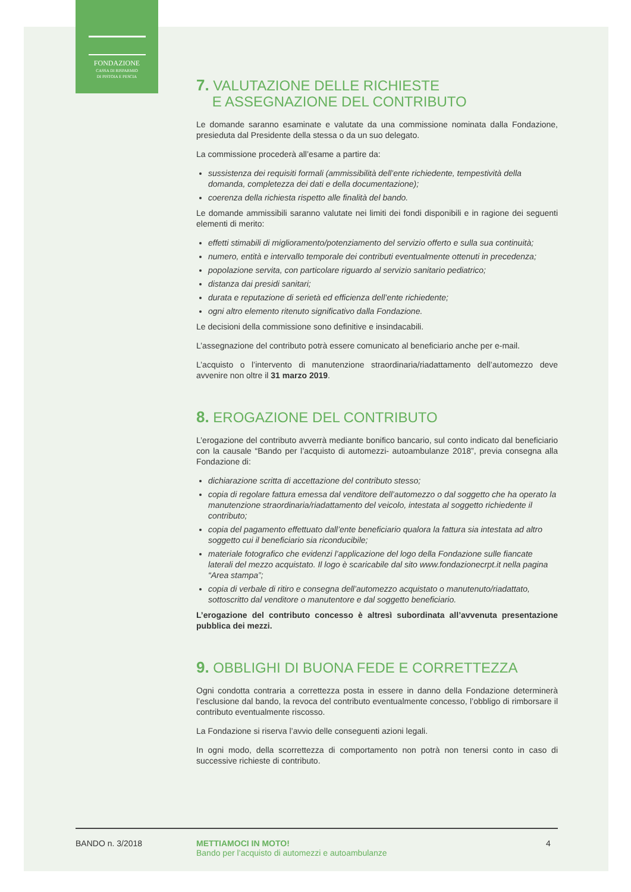FONDAZIONE
CASSA DI RISPARMIO
DI PISTOIA E PESCIA
7. VALUTAZIONE DELLE RICHIESTE
E ASSEGNAZIONE DEL CONTRIBUTO
Le domande saranno esaminate e valutate da una commissione nominata dalla Fondazione, presieduta dal Presidente della stessa o da un suo delegato.
La commissione procederà all’esame a partire da:
sussistenza dei requisiti formali (ammissibilità dell’ente richiedente, tempestività della domanda, completezza dei dati e della documentazione);
coerenza della richiesta rispetto alle finalità del bando.
Le domande ammissibili saranno valutate nei limiti dei fondi disponibili e in ragione dei seguenti elementi di merito:
effetti stimabili di miglioramento/potenziamento del servizio offerto e sulla sua continuità;
numero, entità e intervallo temporale dei contributi eventualmente ottenuti in precedenza;
popolazione servita, con particolare riguardo al servizio sanitario pediatrico;
distanza dai presidi sanitari;
durata e reputazione di serietà ed efficienza dell’ente richiedente;
ogni altro elemento ritenuto significativo dalla Fondazione.
Le decisioni della commissione sono definitive e insindacabili.
L’assegnazione del contributo potrà essere comunicato al beneficiario anche per e-mail.
L’acquisto o l’intervento di manutenzione straordinaria/riadattamento dell’automezzo deve avvenire non oltre il 31 marzo 2019.
8. EROGAZIONE DEL CONTRIBUTO
L’erogazione del contributo avverrà mediante bonifico bancario, sul conto indicato dal beneficiario con la causale “Bando per l’acquisto di automezzi- autoambulanze 2018”, previa consegna alla Fondazione di:
dichiarazione scritta di accettazione del contributo stesso;
copia di regolare fattura emessa dal venditore dell’automezzo o dal soggetto che ha operato la manutenzione straordinaria/riadattamento del veicolo, intestata al soggetto richiedente il contributo;
copia del pagamento effettuato dall’ente beneficiario qualora la fattura sia intestata ad altro soggetto cui il beneficiario sia riconducibile;
materiale fotografico che evidenzi l’applicazione del logo della Fondazione sulle fiancate laterali del mezzo acquistato. Il logo è scaricabile dal sito www.fondazionecrpt.it nella pagina “Area stampa”;
copia di verbale di ritiro e consegna dell’automezzo acquistato o manutenuto/riadattato, sottoscritto dal venditore o manutentore e dal soggetto beneficiario.
L’erogazione del contributo concesso è altresì subordinata all’avvenuta presentazione pubblica dei mezzi.
9. OBBLIGHI DI BUONA FEDE E CORRETTEZZA
Ogni condotta contraria a correttezza posta in essere in danno della Fondazione determinerà l’esclusione dal bando, la revoca del contributo eventualmente concesso, l’obbligo di rimborsare il contributo eventualmente riscosso.
La Fondazione si riserva l’avvio delle conseguenti azioni legali.
In ogni modo, della scorrettezza di comportamento non potrà non tenersi conto in caso di successive richieste di contributo.
BANDO n. 3/2018 METTIAMOCI IN MOTO!
Bando per l’acquisto di automezzi e autoambulanze
4